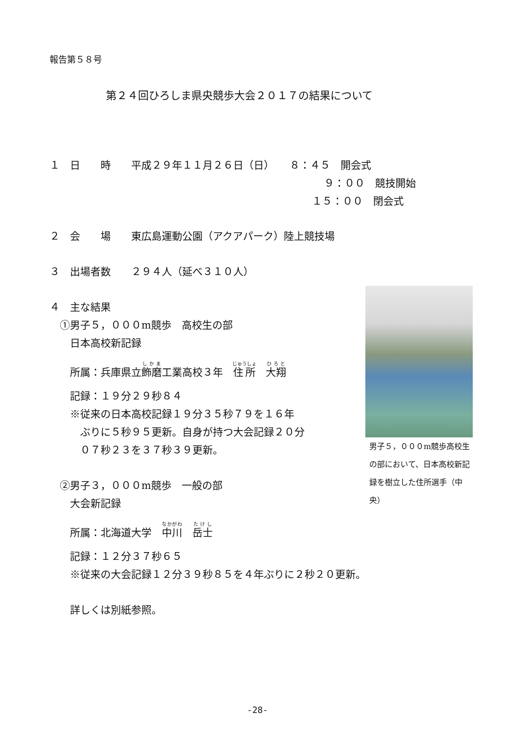報告第５８号
第２４回ひろしま県央競歩大会２０１７の結果について
１　日　　時　　平成２９年１１月２６日（日）　　８：４５　開会式
９：００　競技開始
１５：００　閉会式
２　会　　場　　東広島運動公園（アクアパーク）陸上競技場
３　出場者数　　２９４人（延べ３１０人）
４　主な結果
　①男子５，０００m競歩　高校生の部
　　日本高校新記録
　　所属：兵庫県立飾磨工業高校３年　住所　大翔
　　記録：１９分２９秒８４
　　※従来の日本高校記録１９分３５秒７９を１６年
　　　ぶりに５秒９５更新。自身が持つ大会記録２０分
　　　０７秒２３を３７秒３９更新。
　②男子３，０００m競歩　一般の部
　　大会新記録
　　所属：北海道大学　中川　岳士
　　記録：１２分３７秒６５
　　※従来の大会記録１２分３９秒８５を４年ぶりに２秒２０更新。
　　詳しくは別紙参照。
男子５，０００m競歩高校生の部において、日本高校新記録を樹立した住所選手（中央）
-28-